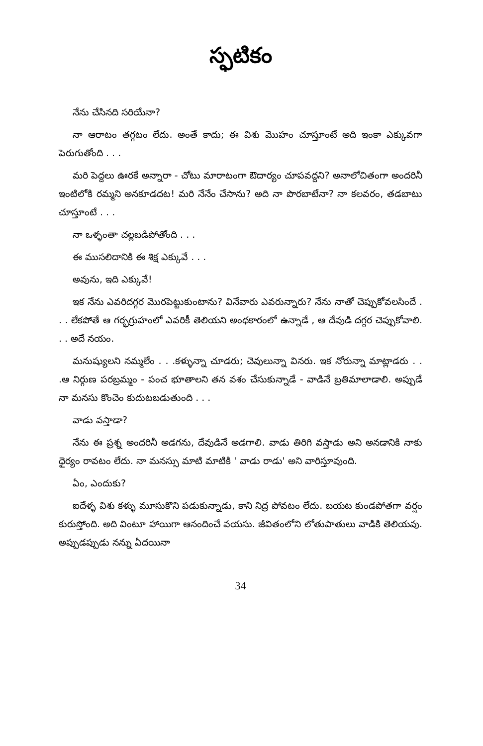స్ఫటికం
నేను చేసినది సరియేనా?
నా ఆరాటం తగ్గటం లేదు. అంతే కాదు; ఈ విశు మొహం చూస్తూంటే అది ఇంకా ఎక్కువగా పెరుగుతోంది . . .
మరి పెద్దలు ఊరకే అన్నారా - చోటు మారాటంగా ఔదార్యం చూపవద్దని? అనాలోచితంగా అందరినీ ఇంటిలోకి రమ్మని అనకూడదట! మరి నేనేం చేసాను? అది నా పొరబాటేనా? నా కలవరం, తడబాటు చూస్తూంటే . . .
నా ఒళ్ళంతా చల్లబడిపోతోంది . . .
ఈ ముసలిదానికి ఈ శిక్ష ఎక్కువే . . .
అవును, ఇది ఎక్కువే!
ఇక నేను ఎవరిదగ్గర మొరపెట్టుకుంటాను? వినేవారు ఎవరున్నారు? నేను నాతో చెప్పుకోవలసిందే . . . లేకపోతే ఆ గర్భగ్రుహంలో ఎవరికీ తెలియని అంధకారంలో ఉన్నాడే , ఆ దేవుడి దగ్గర చెప్పుకోవాలి. . . అదే నయం.
మనుష్యులని నమ్మలేం . . .కళ్ళున్నా చూడరు; చెవులున్నా వినరు. ఇక నోరున్నా మాట్లాడరు . . .ఆ నిర్గుణ పరబ్రమ్మం - పంచ భూతాలని తన వశం చేసుకున్నాడే - వాడినే బ్రతిమాలాడాలి. అప్పుడే నా మనసు కొంచెం కుదుటబడుతుంది . . .
వాడు వస్తాడా?
నేను ఈ ప్రశ్న అందరినీ అడగను, దేవుడినే అడగాలి. వాడు తిరిగి వస్తాడు అని అనడానికి నాకు ధైర్యం రావటం లేదు. నా మనస్సు మాటి మాటికి ' వాడు రాడు' అని వారిస్తూవుంది.
ఏం, ఎందుకు?
ఐదేళ్ళ విశు కళ్ళు మూసుకొని పడుకున్నాడు, కాని నిద్ర పోవటం లేదు. బయట కుండపోతగా వర్షం కురుస్తోంది. అది వింటూ హాయిగా ఆనందించే వయసు. జీవితంలోని లోతుపాతులు వాడికి తెలియవు. అప్పుడప్పుడు నన్ను ఏదయినా
34